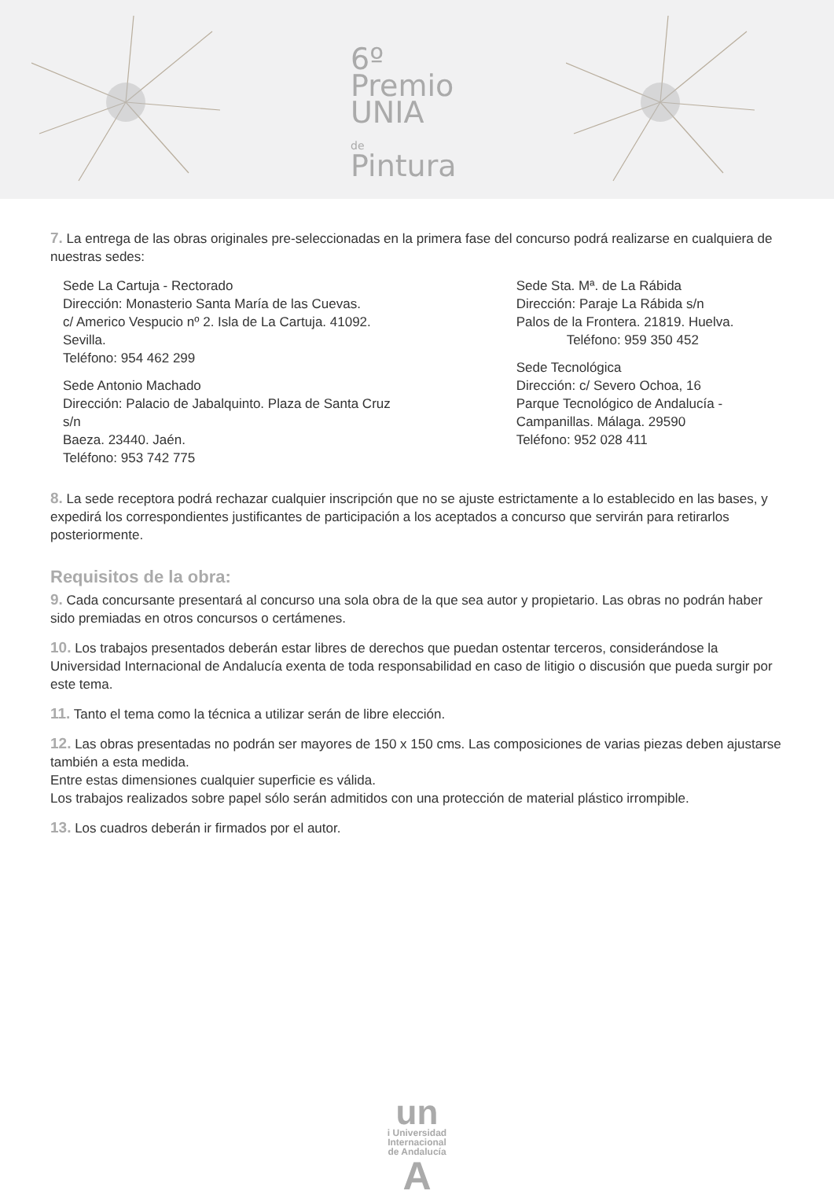6º
Premio
UNIA
de
Pintura
7. La entrega de las obras originales pre-seleccionadas en la primera fase del concurso podrá realizarse en cualquiera de nuestras sedes:
Sede La Cartuja - Rectorado
Dirección: Monasterio Santa María de las Cuevas.
c/ Americo Vespucio nº 2. Isla de La Cartuja. 41092. Sevilla.
Teléfono: 954 462 299
Sede Antonio Machado
Dirección: Palacio de Jabalquinto. Plaza de Santa Cruz s/n
Baeza. 23440. Jaén.
Teléfono: 953 742 775
Sede Sta. Mª. de La Rábida
Dirección: Paraje La Rábida s/n
Palos de la Frontera. 21819. Huelva.
Teléfono: 959 350 452
Sede Tecnológica
Dirección: c/ Severo Ochoa, 16
Parque Tecnológico de Andalucía -
Campanillas. Málaga. 29590
Teléfono: 952 028 411
8. La sede receptora podrá rechazar cualquier inscripción que no se ajuste estrictamente a lo establecido en las bases, y expedirá los correspondientes justificantes de participación a los aceptados a concurso que servirán para retirarlos posteriormente.
Requisitos de la obra:
9. Cada concursante presentará al concurso una sola obra de la que sea autor y propietario. Las obras no podrán haber sido premiadas en otros concursos o certámenes.
10. Los trabajos presentados deberán estar libres de derechos que puedan ostentar terceros, considerándose la Universidad Internacional de Andalucía exenta de toda responsabilidad en caso de litigio o discusión que pueda surgir por este tema.
11. Tanto el tema como la técnica a utilizar serán de libre elección.
12. Las obras presentadas no podrán ser mayores de 150 x 150 cms. Las composiciones de varias piezas deben ajustarse también a esta medida.
Entre estas dimensiones cualquier superficie es válida.
Los trabajos realizados sobre papel sólo serán admitidos con una protección de material plástico irrompible.
13. Los cuadros deberán ir firmados por el autor.
un
i Universidad
Internacional
de Andalucía
A